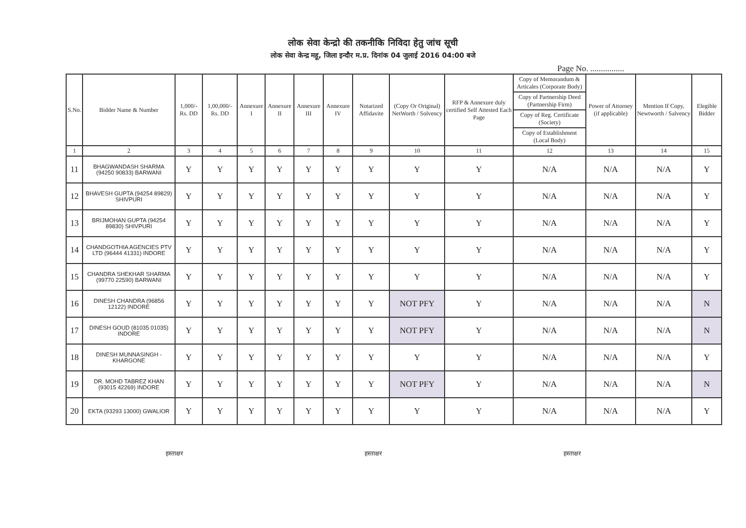लोक सेवा केन्द्रो की तकनीकि निविदा हेतु जांच सूची
लोक सेवा केन्द्र महू, जिला इन्दौर म.प्र. दिनांक 04 जुलाई 2016 04:00 बजे
Page No. ................
| S.No. | Bidder Name & Number | 1,000/- Rs. DD | 1,00,000/- Rs. DD | Annexure I | Annexure II | Annexure III | Annexure IV | Notarized Affidavite | (Copy Or Original) NetWorth / Solvency | RFP & Annexure duly certified Self Attested Each Page | Copy of Memorandum & Articales (Corporate Body) | Power of Attorney (if applicable) | Mention If Copy, Newtworth / Salvency | Elegible Bidder |
| --- | --- | --- | --- | --- | --- | --- | --- | --- | --- | --- | --- | --- | --- | --- |
| | | | | | | | | | | | Copy of Partnership Deed (Partnership Firm) | | | |
| | | | | | | | | | | | Copy of Reg. Certificate (Society) | | | |
| | | | | | | | | | | | Copy of Establishment (Local Body) | | | |
| 1 | 2 | 3 | 4 | 5 | 6 | 7 | 8 | 9 | 10 | 11 | 12 | 13 | 14 | 15 |
| 11 | BHAGWANDASH SHARMA (94250 90833) BARWANI | Y | Y | Y | Y | Y | Y | Y | Y | Y | N/A | N/A | N/A | Y |
| 12 | BHAVESH GUPTA (94254 89829) SHIVPURI | Y | Y | Y | Y | Y | Y | Y | Y | Y | N/A | N/A | N/A | Y |
| 13 | BRIJMOHAN GUPTA (94254 89830) SHIVPURI | Y | Y | Y | Y | Y | Y | Y | Y | Y | N/A | N/A | N/A | Y |
| 14 | CHANDGOTHIA AGENCIES PTV LTD (96444 41331) INDORE | Y | Y | Y | Y | Y | Y | Y | Y | Y | N/A | N/A | N/A | Y |
| 15 | CHANDRA SHEKHAR SHARMA (99770 22590) BARWANI | Y | Y | Y | Y | Y | Y | Y | Y | Y | N/A | N/A | N/A | Y |
| 16 | DINESH CHANDRA (96856 12122) INDORE | Y | Y | Y | Y | Y | Y | Y | NOT PFY | Y | N/A | N/A | N/A | N |
| 17 | DINESH GOUD (81035 01035) INDORE | Y | Y | Y | Y | Y | Y | Y | NOT PFY | Y | N/A | N/A | N/A | N |
| 18 | DINESH MUNNASINGH - KHARGONE | Y | Y | Y | Y | Y | Y | Y | Y | Y | N/A | N/A | N/A | Y |
| 19 | DR. MOHD TABREZ KHAN (93015 42269) INDORE | Y | Y | Y | Y | Y | Y | Y | NOT PFY | Y | N/A | N/A | N/A | N |
| 20 | EKTA (93293 13000) GWALIOR | Y | Y | Y | Y | Y | Y | Y | Y | Y | N/A | N/A | N/A | Y |
हस्ताक्षर हस्ताक्षर हस्ताक्षर